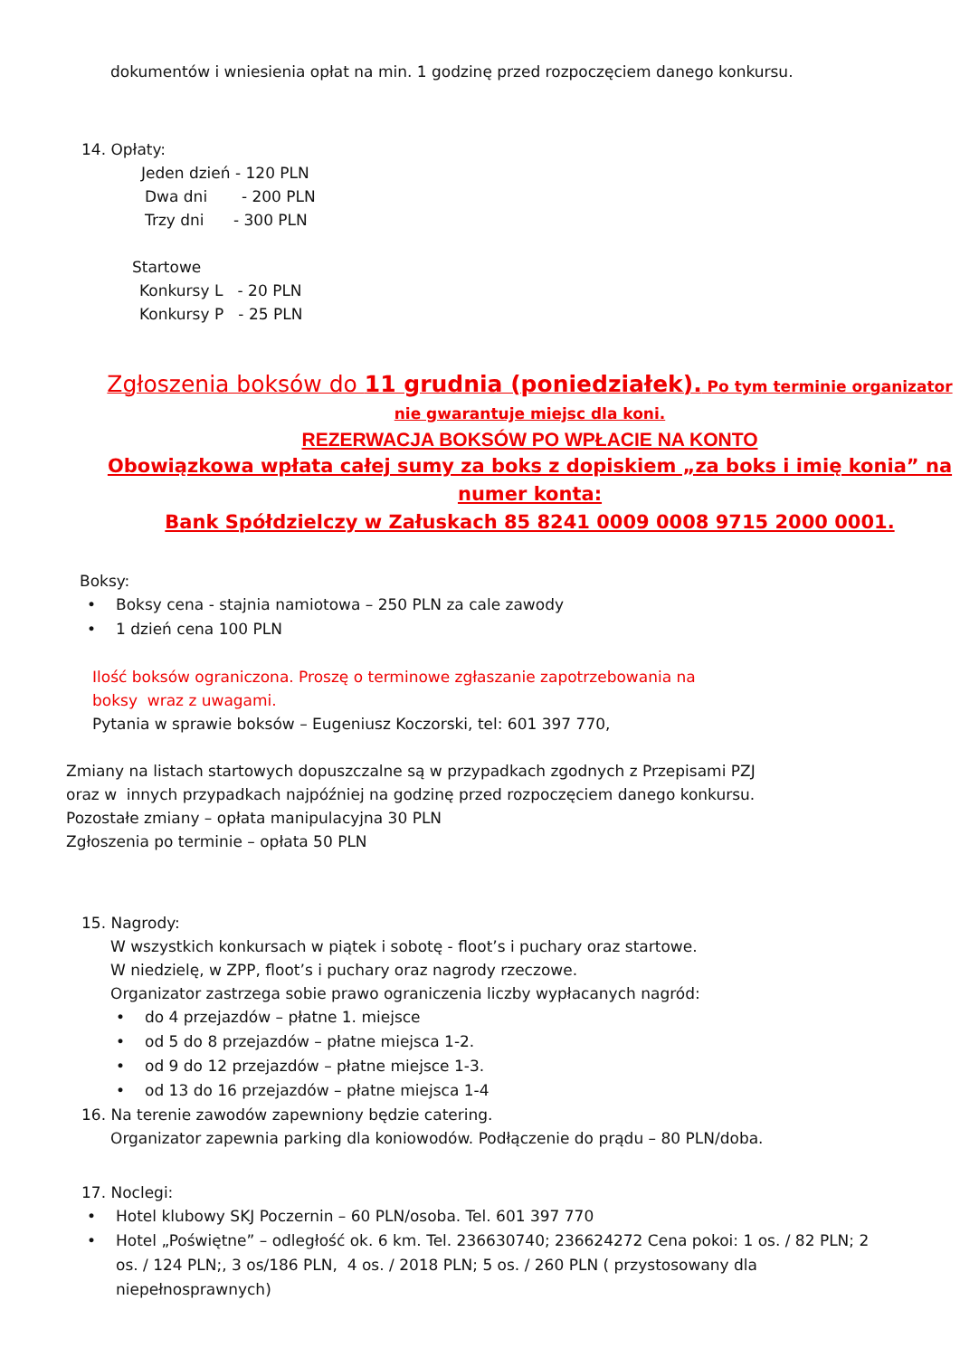dokumentów i wniesienia opłat na min. 1 godzinę przed rozpoczęciem danego konkursu.
14. Opłaty:
Jeden dzień - 120 PLN
Dwa dni - 200 PLN
Trzy dni - 300 PLN
Startowe
Konkursy L - 20 PLN
Konkursy P - 25 PLN
Zgłoszenia boksów do 11 grudnia (poniedziałek). Po tym terminie organizator nie gwarantuje miejsc dla koni.
REZERWACJA BOKSÓW PO WPŁACIE NA KONTO
Obowiązkowa wpłata całej sumy za boks z dopiskiem „za boks i imię konia” na numer konta:
Bank Spółdzielczy w Załuskach 85 8241 0009 0008 9715 2000 0001.
Boksy:
• Boksy cena - stajnia namiotowa – 250 PLN za cale zawody
• 1 dzień cena 100 PLN
Ilość boksów ograniczona. Proszę o terminowe zgłaszanie zapotrzebowania na
boksy wraz z uwagami.
Pytania w sprawie boksów – Eugeniusz Koczorski, tel: 601 397 770,
Zmiany na listach startowych dopuszczalne są w przypadkach zgodnych z Przepisami PZJ
oraz w innych przypadkach najpóźniej na godzinę przed rozpoczęciem danego konkursu.
Pozostałe zmiany – opłata manipulacyjna 30 PLN
Zgłoszenia po terminie – opłata 50 PLN
15. Nagrody:
W wszystkich konkursach w piątek i sobotę - floot’s i puchary oraz startowe.
W niedzielę, w ZPP, floot’s i puchary oraz nagrody rzeczowe.
Organizator zastrzega sobie prawo ograniczenia liczby wypłacanych nagród:
• do 4 przejazdów – płatne 1. miejsce
• od 5 do 8 przejazdów – płatne miejsca 1-2.
• od 9 do 12 przejazdów – płatne miejsce 1-3.
• od 13 do 16 przejazdów – płatne miejsca 1-4
16. Na terenie zawodów zapewniony będzie catering.
Organizator zapewnia parking dla koniowodów. Podłączenie do prądu – 80 PLN/doba.
17. Noclegi:
• Hotel klubowy SKJ Poczernin – 60 PLN/osoba. Tel. 601 397 770
• Hotel „Poświętne” – odległość ok. 6 km. Tel. 236630740; 236624272 Cena pokoi: 1 os. / 82 PLN; 2 os. / 124 PLN;, 3 os/186 PLN, 4 os. / 2018 PLN; 5 os. / 260 PLN ( przystosowany dla niepełnosprawnych)